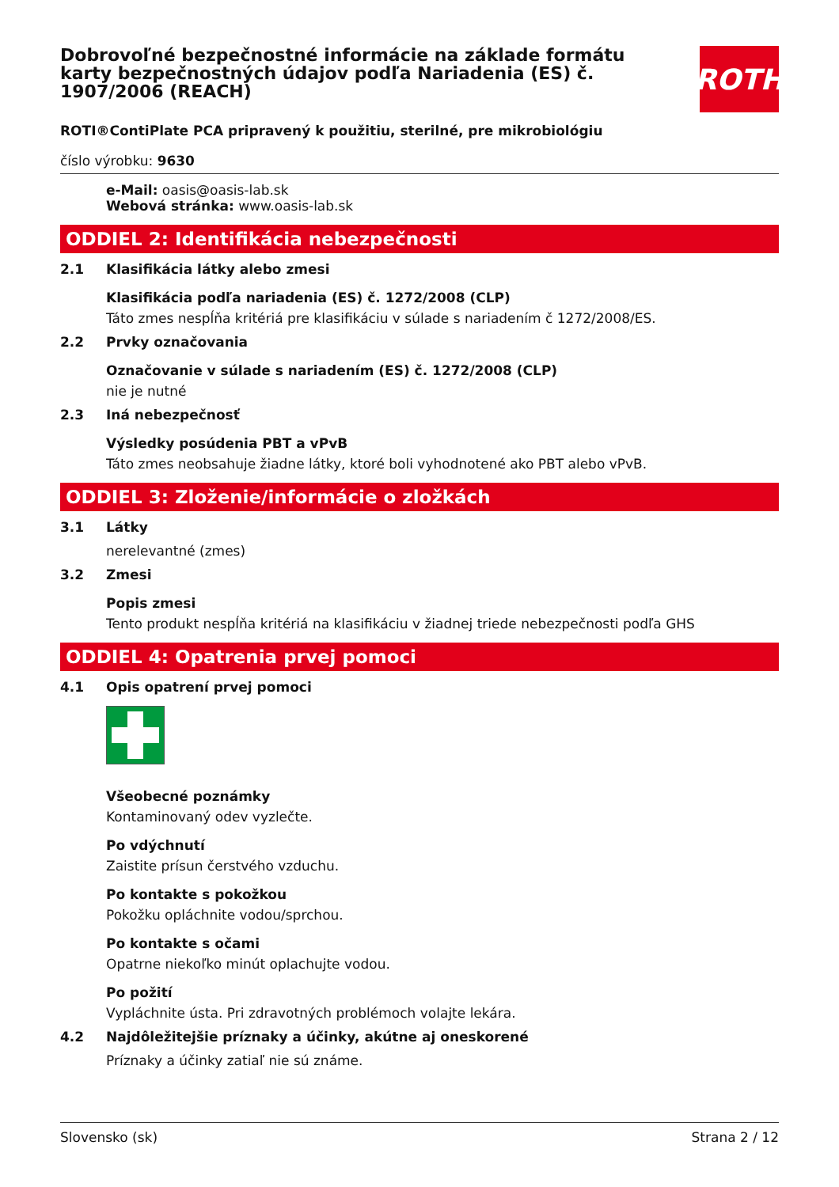Dobrovoľné bezpečnostné informácie na základe formátu karty bezpečnostných údajov podľa Nariadenia (ES) č. 1907/2006 (REACH)
ROTH
ROTI®ContiPlate PCA pripravený k použitiu, sterilné, pre mikrobiológiu
číslo výrobku: 9630
e-Mail: oasis@oasis-lab.sk
Webová stránka: www.oasis-lab.sk
ODDIEL 2: Identifikácia nebezpečnosti
2.1 Klasifikácia látky alebo zmesi
Klasifikácia podľa nariadenia (ES) č. 1272/2008 (CLP)
Táto zmes nespĺňa kritériá pre klasifikáciu v súlade s nariadením č 1272/2008/ES.
2.2 Prvky označovania
Označovanie v súlade s nariadením (ES) č. 1272/2008 (CLP)
nie je nutné
2.3 Iná nebezpečnosť
Výsledky posúdenia PBT a vPvB
Táto zmes neobsahuje žiadne látky, ktoré boli vyhodnotené ako PBT alebo vPvB.
ODDIEL 3: Zloženie/informácie o zložkách
3.1 Látky
nerelevantné (zmes)
3.2 Zmesi
Popis zmesi
Tento produkt nespĺňa kritériá na klasifikáciu v žiadnej triede nebezpečnosti podľa GHS
ODDIEL 4: Opatrenia prvej pomoci
4.1 Opis opatrení prvej pomoci
Všeobecné poznámky
Kontaminovaný odev vyzlečte.
Po vdýchnutí
Zaistite prísun čerstvého vzduchu.
Po kontakte s pokožkou
Pokožku opláchnite vodou/sprchou.
Po kontakte s očami
Opatrne niekoľko minút oplachujte vodou.
Po požití
Vypláchnite ústa. Pri zdravotných problémoch volajte lekára.
4.2 Najdôležitejšie príznaky a účinky, akútne aj oneskorené
Príznaky a účinky zatiaľ nie sú známe.
Slovensko (sk) Strana 2 / 12